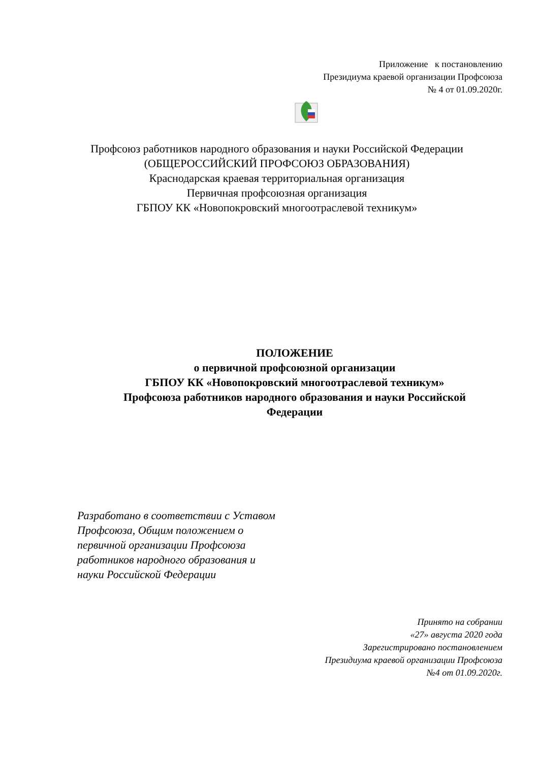Приложение к постановлению
Президиума краевой организации Профсоюза
№ 4 от 01.09.2020г.
Профсоюз работников народного образования и науки Российской Федерации
(ОБЩЕРОССИЙСКИЙ ПРОФСОЮЗ ОБРАЗОВАНИЯ)
Краснодарская краевая территориальная организация
Первичная профсоюзная организация
ГБПОУ КК «Новопокровский многоотраслевой техникум»
ПОЛОЖЕНИЕ
о первичной профсоюзной организации
ГБПОУ КК «Новопокровский многоотраслевой техникум»
Профсоюза работников народного образования и науки Российской Федерации
Разработано в соответствии с Уставом
Профсоюза, Общим положением о
первичной организации Профсоюза
работников народного образования и
науки Российской Федерации
Принято на собрании
«27» августа 2020 года
Зарегистрировано постановлением
Президиума краевой организации Профсоюза
№4 от 01.09.2020г.